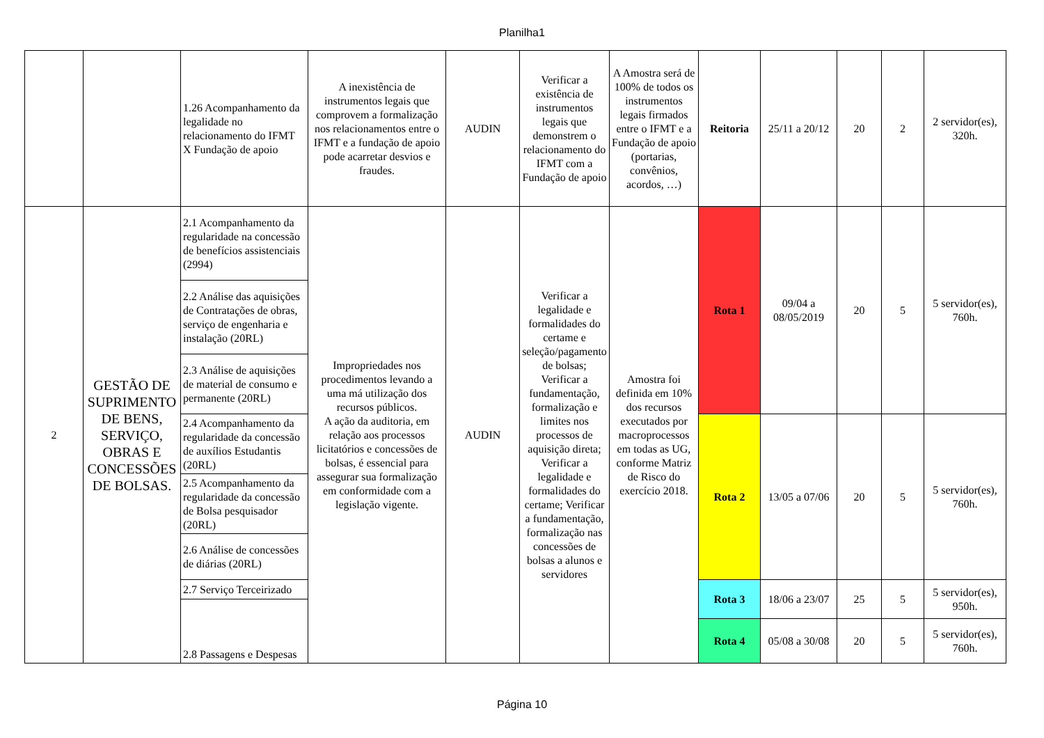Planilha1
| | | 1.26 Acompanhamento da legalidade no relacionamento do IFMT X Fundação de apoio | A inexistência de instrumentos legais que comprovem a formalização nos relacionamentos entre o IFMT e a fundação de apoio pode acarretar desvios e fraudes. | AUDIN | Verificar a existência de instrumentos legais que demonstrem o relacionamento do IFMT com a Fundação de apoio | A Amostra será de 100% de todos os instrumentos legais firmados entre o IFMT e a Fundação de apoio (portarias, convênios, acordos, …) | Reitoria | 25/11 a 20/12 | 20 | 2 | 2 servidor(es), 320h. |
| 2 | GESTÃO DE SUPRIMENTO DE BENS, SERVIÇO, OBRAS E CONCESSÕES DE BOLSAS. | 2.1 Acompanhamento da regularidade na concessão de benefícios assistenciais (2994) | Impropriedades nos procedimentos levando a uma má utilização dos recursos públicos. A ação da auditoria, em relação aos processos licitatórios e concessões de bolsas, é essencial para assegurar sua formalização em conformidade com a legislação vigente. | AUDIN | Verificar a legalidade e formalidades do certame e seleção/pagamento de bolsas; Verificar a fundamentação, formalização e limites nos processos de aquisição direta; Verificar a legalidade e formalidades do certame; Verificar a fundamentação, formalização nas concessões de bolsas a alunos e servidores | Amostra foi definida em 10% dos recursos executados por macroprocessos em todas as UG, conforme Matriz de Risco do exercício 2018. | Rota 1 | 09/04 a 08/05/2019 | 20 | 5 | 5 servidor(es), 760h. |
| | | 2.2 Análise das aquisições de Contratações de obras, serviço de engenharia e instalação (20RL) | | | | | | | | | |
| | | 2.3 Análise de aquisições de material de consumo e permanente (20RL) | | | | | | | | | |
| | | 2.4 Acompanhamento da regularidade da concessão de auxílios Estudantis (20RL) | | | | | Rota 2 | 13/05 a 07/06 | 20 | 5 | 5 servidor(es), 760h. |
| | | 2.5 Acompanhamento da regularidade da concessão de Bolsa pesquisador (20RL) | | | | | | | | | |
| | | 2.6 Análise de concessões de diárias (20RL) | | | | | | | | | |
| | | 2.7 Serviço Terceirizado | | | | | Rota 3 | 18/06 a 23/07 | 25 | 5 | 5 servidor(es), 950h. |
| | | 2.8 Passagens e Despesas | | | | | | | | | |
| | | | | | | | Rota 4 | 05/08 a 30/08 | 20 | 5 | 5 servidor(es), 760h. |
Página 10